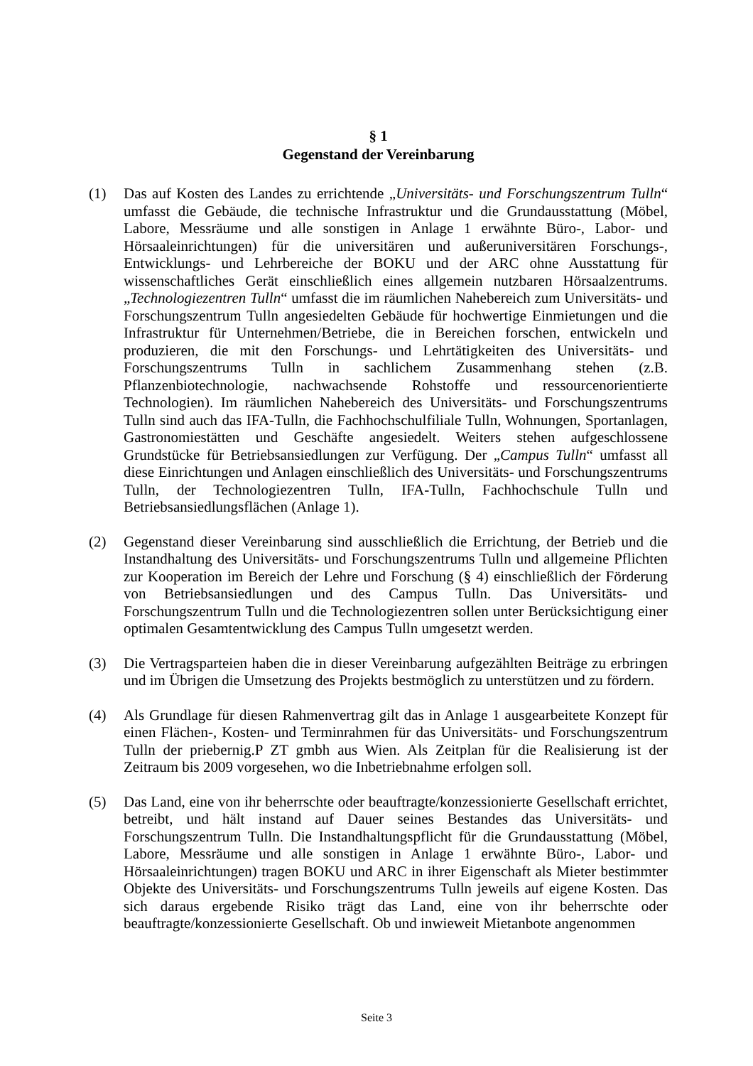§ 1
Gegenstand der Vereinbarung
(1) Das auf Kosten des Landes zu errichtende „Universitäts- und Forschungszentrum Tulln“ umfasst die Gebäude, die technische Infrastruktur und die Grundausstattung (Möbel, Labore, Messräume und alle sonstigen in Anlage 1 erwähnte Büro-, Labor- und Hörsaaleinrichtungen) für die universitären und außeruniversitären Forschungs-, Entwicklungs- und Lehrbereiche der BOKU und der ARC ohne Ausstattung für wissenschaftliches Gerät einschließlich eines allgemein nutzbaren Hörsaalzentrums. „Technologiezentren Tulln“ umfasst die im räumlichen Nahebereich zum Universitäts- und Forschungszentrum Tulln angesiedelten Gebäude für hochwertige Einmietungen und die Infrastruktur für Unternehmen/Betriebe, die in Bereichen forschen, entwickeln und produzieren, die mit den Forschungs- und Lehrtätigkeiten des Universitäts- und Forschungszentrums Tulln in sachlichem Zusammenhang stehen (z.B. Pflanzenbiotechnologie, nachwachsende Rohstoffe und ressourcenorientierte Technologien). Im räumlichen Nahebereich des Universitäts- und Forschungszentrums Tulln sind auch das IFA-Tulln, die Fachhochschulfiliale Tulln, Wohnungen, Sportanlagen, Gastronomiestätten und Geschäfte angesiedelt. Weiters stehen aufgeschlossene Grundstücke für Betriebsansiedlungen zur Verfügung. Der „Campus Tulln“ umfasst all diese Einrichtungen und Anlagen einschließlich des Universitäts- und Forschungszentrums Tulln, der Technologiezentren Tulln, IFA-Tulln, Fachhochschule Tulln und Betriebsansiedlungsflächen (Anlage 1).
(2) Gegenstand dieser Vereinbarung sind ausschließlich die Errichtung, der Betrieb und die Instandhaltung des Universitäts- und Forschungszentrums Tulln und allgemeine Pflichten zur Kooperation im Bereich der Lehre und Forschung (§ 4) einschließlich der Förderung von Betriebsansiedlungen und des Campus Tulln. Das Universitäts- und Forschungszentrum Tulln und die Technologiezentren sollen unter Berücksichtigung einer optimalen Gesamtentwicklung des Campus Tulln umgesetzt werden.
(3) Die Vertragsparteien haben die in dieser Vereinbarung aufgezählten Beiträge zu erbringen und im Übrigen die Umsetzung des Projekts bestmöglich zu unterstützen und zu fördern.
(4) Als Grundlage für diesen Rahmenvertrag gilt das in Anlage 1 ausgearbeitete Konzept für einen Flächen-, Kosten- und Terminrahmen für das Universitäts- und Forschungszentrum Tulln der priebernig.P ZT gmbh aus Wien. Als Zeitplan für die Realisierung ist der Zeitraum bis 2009 vorgesehen, wo die Inbetriebnahme erfolgen soll.
(5) Das Land, eine von ihr beherrschte oder beauftragte/konzessionierte Gesellschaft errichtet, betreibt, und hält instand auf Dauer seines Bestandes das Universitäts- und Forschungszentrum Tulln. Die Instandhaltungspflicht für die Grundausstattung (Möbel, Labore, Messräume und alle sonstigen in Anlage 1 erwähnte Büro-, Labor- und Hörsaaleinrichtungen) tragen BOKU und ARC in ihrer Eigenschaft als Mieter bestimmter Objekte des Universitäts- und Forschungszentrums Tulln jeweils auf eigene Kosten. Das sich daraus ergebende Risiko trägt das Land, eine von ihr beherrschte oder beauftragte/konzessionierte Gesellschaft. Ob und inwieweit Mietanbote angenommen
Seite 3